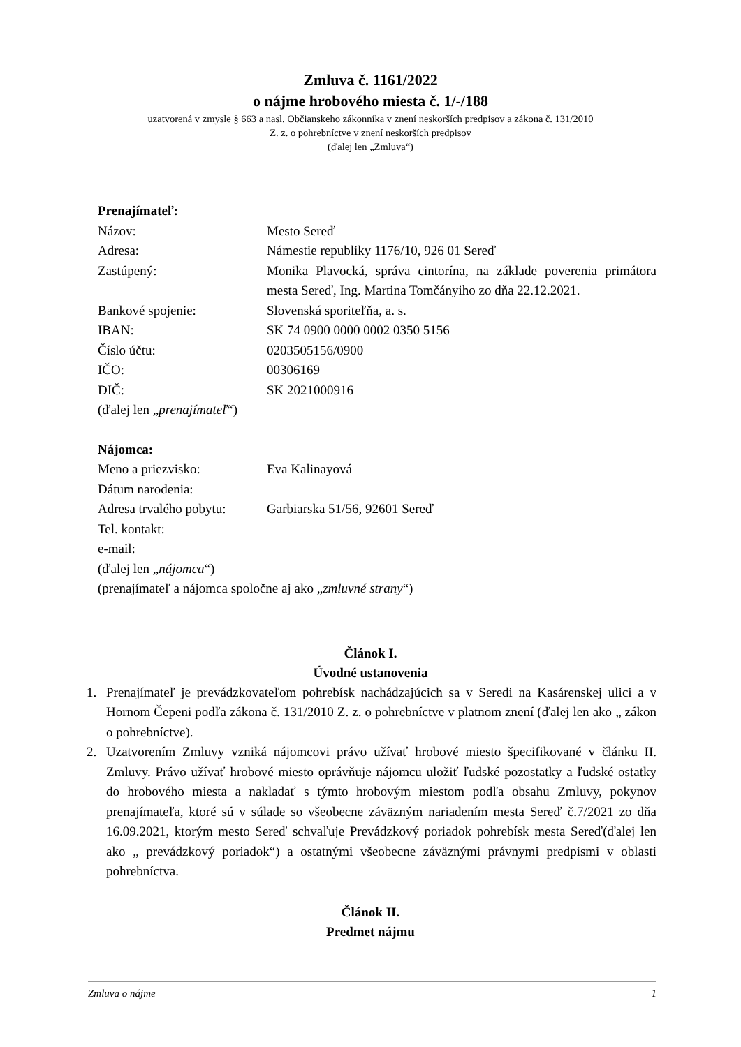Zmluva č. 1161/2022
o nájme hrobového miesta č. 1/-/188
uzatvorená v zmysle § 663 a nasl. Občianskeho zákonníka v znení neskorších predpisov a zákona č. 131/2010
Z. z. o pohrebníctve v znení neskorších predpisov
(ďalej len „Zmluva“)
Prenajímateľ:
Názov: Mesto Sereď
Adresa: Námestie republiky 1176/10, 926 01 Sereď
Zastúpený: Monika Plavocká, správa cintorína, na základe poverenia primátora mesta Sereď, Ing. Martina Tomčányiho zo dňa 22.12.2021.
Bankové spojenie: Slovenská sporiteľňa, a. s.
IBAN: SK 74 0900 0000 0002 0350 5156
Číslo účtu: 0203505156/0900
IČO: 00306169
DIČ: SK 2021000916
(ďalej len „prenajímateľ“)
Nájomca:
Meno a priezvisko: Eva Kalinayová
Dátum narodenia:
Adresa trvalého pobytu:
Garbiarska 51/56, 92601 Sereď
Tel. kontakt:
e-mail:
(ďalej len „nájomca“)
(prenajímateľ a nájomca spoločne aj ako „zmluvné strany“)
Článok I.
Úvodné ustanovenia
1. Prenajímateľ je prevádzkovateľom pohrebísk nachádzajúcich sa v Seredi na Kasárenskej ulici a v Hornom Čepeni podľa zákona č. 131/2010 Z. z. o pohrebníctve v platnom znení (ďalej len ako „ zákon o pohrebníctve).
2. Uzatvorením Zmluvy vzniká nájomcovi právo užívať hrobové miesto špecifikované v článku II. Zmluvy. Právo užívať hrobové miesto oprávňuje nájomcu uložiť ľudské pozostatky a ľudské ostatky do hrobového miesta a nakladať s týmto hrobovým miestom podľa obsahu Zmluvy, pokynov prenajímateľa, ktoré sú v súlade so všeobecne záväzným nariadením mesta Sereď č.7/2021 zo dňa 16.09.2021, ktorým mesto Sereď schvaľuje Prevádzkový poriadok pohrebísk mesta Sereď(ďalej len ako „ prevádzkový poriadok“) a ostatnými všeobecne záväznými právnymi predpismi v oblasti pohrebníctva.
Článok II.
Predmet nájmu
Zmluva o nájme 1